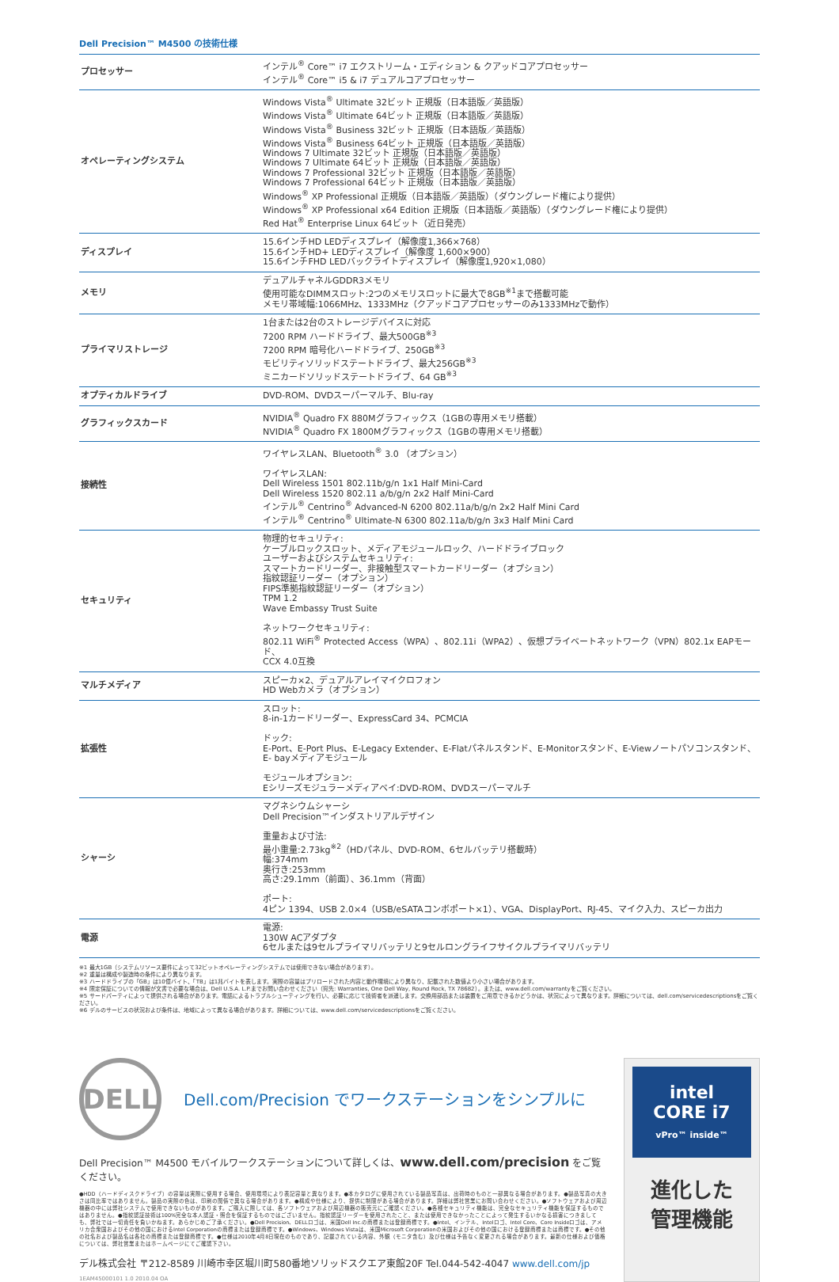Dell Precision™ M4500 の技術仕様
| プロセッサー | インテル<sup>®</sup> Core™ i7 エクストリーム・エディション & クアッドコアプロセッサー インテル<sup>®</sup> Core™ i5 & i7 デュアルコアプロセッサー |
| オペレーティングシステム | Windows Vista<sup>®</sup> Ultimate 32ビット 正規版（日本語版／英語版） Windows Vista<sup>®</sup> Ultimate 64ビット 正規版（日本語版／英語版） Windows Vista<sup>®</sup> Business 32ビット 正規版（日本語版／英語版） Windows Vista<sup>®</sup> Business 64ビット 正規版（日本語版／英語版） Windows 7 Ultimate 32ビット 正規版（日本語版／英語版） Windows 7 Ultimate 64ビット 正規版（日本語版／英語版） Windows 7 Professional 32ビット 正規版（日本語版／英語版） Windows 7 Professional 64ビット 正規版（日本語版／英語版） Windows<sup>®</sup> XP Professional 正規版（日本語版／英語版）（ダウングレード権により提供） Windows<sup>®</sup> XP Professional x64 Edition 正規版（日本語版／英語版）（ダウングレード権により提供） Red Hat<sup>®</sup> Enterprise Linux 64ビット（近日発売） |
| ディスプレイ | 15.6インチHD LEDディスプレイ（解像度1,366×768） 15.6インチHD+ LEDディスプレイ（解像度 1,600×900） 15.6インチFHD LEDバックライトディスプレイ（解像度1,920×1,080） |
| メモリ | デュアルチャネルGDDR3メモリ 使用可能なDIMMスロット:2つのメモリスロットに最大で8GB<sup>※1</sup>まで搭載可能 メモリ帯域幅:1066MHz、1333MHz（クアッドコアプロセッサーのみ1333MHzで動作） |
| プライマリストレージ | 1台または2台のストレージデバイスに対応 7200 RPM ハードドライブ、最大500GB<sup>※3</sup> 7200 RPM 暗号化ハードドライブ、250GB<sup>※3</sup> モビリティソリッドステートドライブ、最大256GB<sup>※3</sup> ミニカードソリッドステートドライブ、64 GB<sup>※3</sup> |
| オプティカルドライブ | DVD-ROM、DVDスーパーマルチ、Blu-ray |
| グラフィックスカード | NVIDIA<sup>®</sup> Quadro FX 880Mグラフィックス（1GBの専用メモリ搭載） NVIDIA<sup>®</sup> Quadro FX 1800Mグラフィックス（1GBの専用メモリ搭載） |
| 接続性 | ワイヤレスLAN、Bluetooth<sup>®</sup> 3.0 （オプション） ワイヤレスLAN: Dell Wireless 1501 802.11b/g/n 1x1 Half Mini-Card Dell Wireless 1520 802.11 a/b/g/n 2x2 Half Mini-Card インテル<sup>®</sup> Centrino<sup>®</sup> Advanced-N 6200 802.11a/b/g/n 2x2 Half Mini Card インテル<sup>®</sup> Centrino<sup>®</sup> Ultimate-N 6300 802.11a/b/g/n 3x3 Half Mini Card |
| セキュリティ | 物理的セキュリティ: ケーブルロックスロット、メディアモジュールロック、ハードドライブロック ユーザーおよびシステムセキュリティ: スマートカードリーダー、非接触型スマートカードリーダー（オプション） 指紋認証リーダー（オプション） FIPS準拠指紋認証リーダー（オプション） TPM 1.2 Wave Embassy Trust Suite ネットワークセキュリティ: 802.11 WiFi<sup>®</sup> Protected Access（WPA）、802.11i（WPA2）、仮想プライベートネットワーク（VPN）802.1x EAPモード、 CCX 4.0互換 |
| マルチメディア | スピーカ×2、デュアルアレイマイクロフォン HD Webカメラ（オプション） |
| 拡張性 | スロット: 8-in-1カードリーダー、ExpressCard 34、PCMCIA ドック: E-Port、E-Port Plus、E-Legacy Extender、E-Flatパネルスタンド、E-Monitorスタンド、E-Viewノートパソコンスタンド、 E- bayメディアモジュール モジュールオプション: Eシリーズモジュラーメディアベイ:DVD-ROM、DVDスーパーマルチ |
| シャーシ | マグネシウムシャーシ Dell Precision™インダストリアルデザイン 重量および寸法: 最小重量:2.73kg<sup>※2</sup>（HDパネル、DVD-ROM、6セルバッテリ搭載時） 幅:374mm 奥行き:253mm 高さ:29.1mm（前面）、36.1mm（背面） ポート: 4ピン 1394、USB 2.0×4（USB/eSATAコンボポート×1）、VGA、DisplayPort、RJ-45、マイク入力、スピーカ出力 |
| 電源 | 電源: 130W ACアダプタ 6セルまたは9セルプライマリバッテリと9セルロングライフサイクルプライマリバッテリ |
※1 最大1GB（システムリソース要件によって32ビットオペレーティングシステムでは使用できない場合があります）。
※2 重量は構成や製造時の条件により異なります。
※3 ハードドライブの「GB」は10億バイト、「TB」は1兆バイトを表します。実際の容量はプリロードされた内容と動作環境により異なり、記載された数値より小さい場合があります。
※4 限定保証についての情報が文書で必要な場合は、Dell U.S.A. L.P.までお問い合わせください（宛先: Warranties, One Dell Way, Round Rock, TX 78682）。または、www.dell.com/warrantyをご覧ください。
※5 サードパーティによって提供される場合があります。電話によるトラブルシューティングを行い、必要に応じて技術者を派遣します。交換用部品または装置をご用意できるかどうかは、状況によって異なります。詳細については、dell.com/servicedescriptionsをご覧ください。
※6 デルのサービスの状況および条件は、地域によって異なる場合があります。詳細については、www.dell.com/servicedescriptionsをご覧ください。
DELL
Dell.com/Precision でワークステーションをシンプルに
Dell Precision™ M4500 モバイルワークステーションについて詳しくは、www.dell.com/precision をご覧ください。
●HDD（ハードディスクドライブ）の容量は実際に使用する場合、使用環境により表記容量と異なります。●本カタログに使用されている製品写真は、出荷時のものと一部異なる場合があります。●製品写真の大きさは同比率ではありません。製品の実際の色は、印刷の関係で異なる場合があります。●構成や仕様により、提供に制限がある場合があります。詳細は弊社営業にお問い合わせください。●ソフトウェアおよび周辺機器の中には弊社システムで使用できないものがあります。ご購入に際しては、各ソフトウェアおよび周辺機器の販売元にご確認ください。●各種セキュリティ機能は、完全なセキュリティ機能を保証するものではありません。●指紋認証技術は100%完全な本人認証・照合を保証するものではございません。指紋認証リーダーを使用されたこと、または使用できなかったことによって発生するいかなる損害につきましても、弊社では一切責任を負いかねます。あらかじめご了承ください。●Dell Precision、DELLロゴは、米国Dell Inc.の商標または登録商標です。●Intel、インテル、Intelロゴ、Intel Core、Core Insideロゴは、アメリカ合衆国およびその他の国におけるIntel Corporationの商標または登録商標です。●Windows、Windows Vistaは、米国Microsoft Corporationの米国およびその他の国における登録商標または商標です。●その他の社名および製品名は各社の商標または登録商標です。●仕様は2010年4月8日現在のものであり、記載されている内容、外観（モニタ含む）及び仕様は予告なく変更される場合があります。最新の仕様および価格については、弊社営業またはホームページにてご確認下さい。
デル株式会社 〒212-8589 川崎市幸区堀川町580番地ソリッドスクエア東館20F Tel.044-542-4047 www.dell.com/jp
1EAM45000101 1.0 2010.04 OA
intel
CORE i7
vPro™ inside™
進化した
管理機能